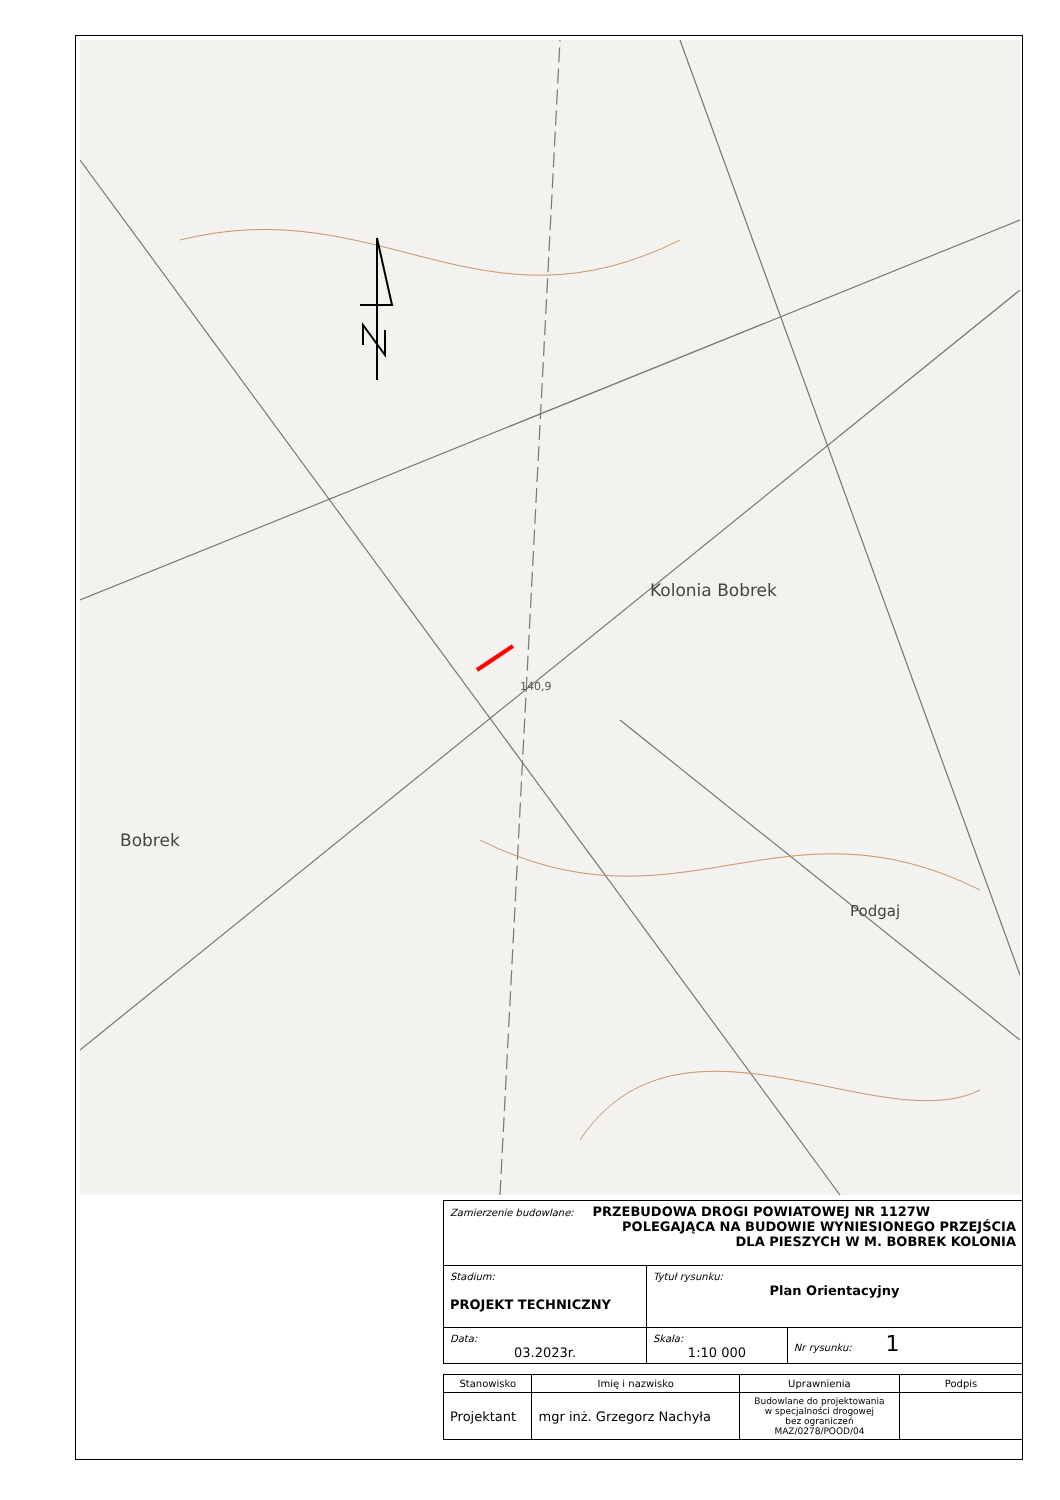Kolonia Bobrek
Bobrek
Podgaj
140,9
| Zamierzenie budowlane: PRZEBUDOWA DROGI POWIATOWEJ NR 1127W POLEGAJĄCA NA BUDOWIE WYNIESIONEGO PRZEJŚCIA DLA PIESZYCH W M. BOBREK KOLONIA | | |
| Stadium: PROJEKT TECHNICZNY | Tytuł rysunku: Plan Orientacyjny | |
| Data: 03.2023r. | Skala: 1:10 000 | Nr rysunku: 1 |
| Stanowisko | Imię i nazwisko | Uprawnienia | Podpis |
| Projektant | mgr inż. Grzegorz Nachyła | Budowlane do projektowania w specjalności drogowej bez ograniczeń MAZ/0278/POOD/04 | |